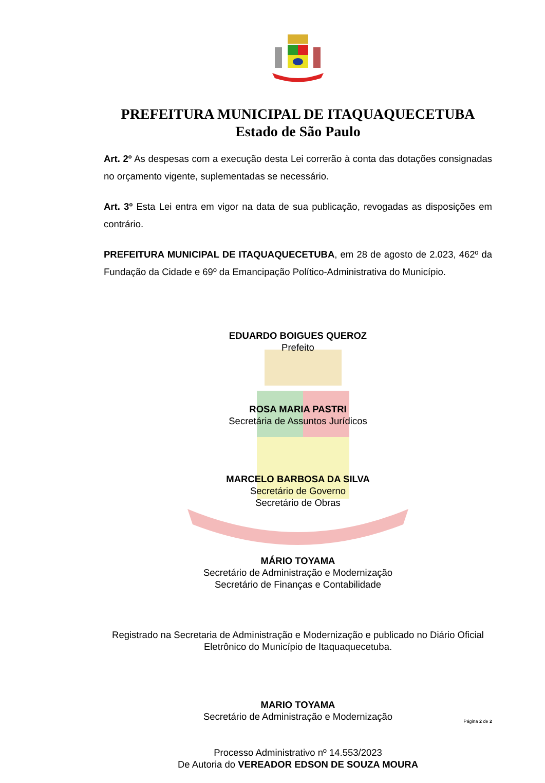PREFEITURA MUNICIPAL DE ITAQUAQUECETUBA
Estado de São Paulo
Art. 2º As despesas com a execução desta Lei correrão à conta das dotações consignadas no orçamento vigente, suplementadas se necessário.
Art. 3º Esta Lei entra em vigor na data de sua publicação, revogadas as disposições em contrário.
PREFEITURA MUNICIPAL DE ITAQUAQUECETUBA, em 28 de agosto de 2.023, 462º da Fundação da Cidade e 69º da Emancipação Político-Administrativa do Município.
EDUARDO BOIGUES QUEROZ
Prefeito
ROSA MARIA PASTRI
Secretária de Assuntos Jurídicos
MARCELO BARBOSA DA SILVA
Secretário de Governo
Secretário de Obras
MÁRIO TOYAMA
Secretário de Administração e Modernização
Secretário de Finanças e Contabilidade
Registrado na Secretaria de Administração e Modernização e publicado no Diário Oficial Eletrônico do Município de Itaquaquecetuba.
MARIO TOYAMA
Secretário de Administração e Modernização
Processo Administrativo nº 14.553/2023
De Autoria do VEREADOR EDSON DE SOUZA MOURA
Página 2 de 2